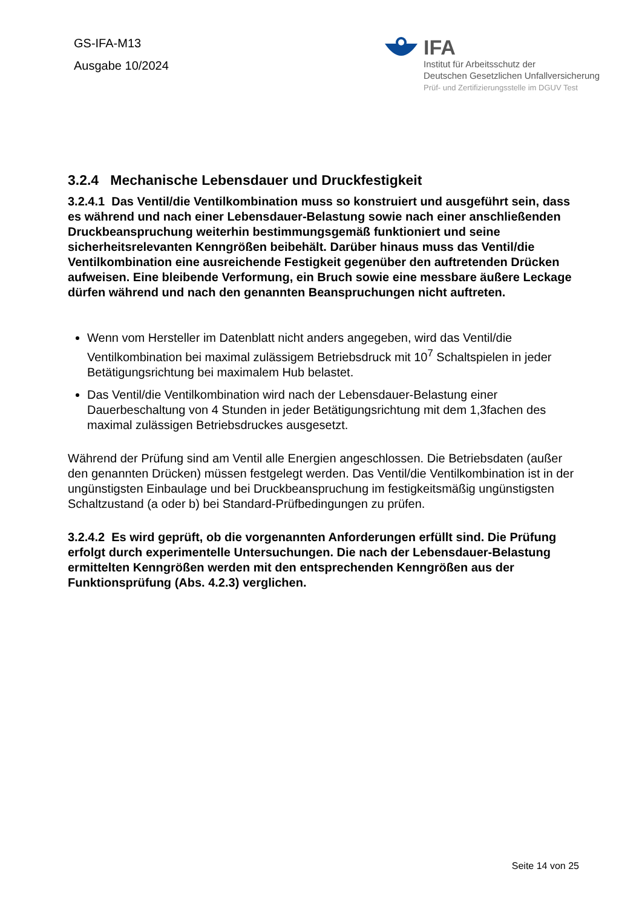GS-IFA-M13
Ausgabe 10/2024
IFA
Institut für Arbeitsschutz der
Deutschen Gesetzlichen Unfallversicherung
Prüf- und Zertifizierungsstelle im DGUV Test
3.2.4 Mechanische Lebensdauer und Druckfestigkeit
3.2.4.1 Das Ventil/die Ventilkombination muss so konstruiert und ausgeführt sein, dass es während und nach einer Lebensdauer-Belastung sowie nach einer anschließenden Druckbeanspruchung weiterhin bestimmungsgemäß funktioniert und seine sicherheitsrelevanten Kenngrößen beibehält. Darüber hinaus muss das Ventil/die Ventilkombination eine ausreichende Festigkeit gegenüber den auftretenden Drücken aufweisen. Eine bleibende Verformung, ein Bruch sowie eine messbare äußere Leckage dürfen während und nach den genannten Beanspruchungen nicht auftreten.
Wenn vom Hersteller im Datenblatt nicht anders angegeben, wird das Ventil/die Ventilkombination bei maximal zulässigem Betriebsdruck mit 10<sup>7</sup> Schaltspielen in jeder Betätigungsrichtung bei maximalem Hub belastet.
Das Ventil/die Ventilkombination wird nach der Lebensdauer-Belastung einer Dauerbeschaltung von 4 Stunden in jeder Betätigungsrichtung mit dem 1,3fachen des maximal zulässigen Betriebsdruckes ausgesetzt.
Während der Prüfung sind am Ventil alle Energien angeschlossen. Die Betriebsdaten (außer den genannten Drücken) müssen festgelegt werden. Das Ventil/die Ventilkombination ist in der ungünstigsten Einbaulage und bei Druckbeanspruchung im festigkeitsmäßig ungünstigsten Schaltzustand (a oder b) bei Standard-Prüfbedingungen zu prüfen.
3.2.4.2 Es wird geprüft, ob die vorgenannten Anforderungen erfüllt sind. Die Prüfung erfolgt durch experimentelle Untersuchungen. Die nach der Lebensdauer-Belastung ermittelten Kenngrößen werden mit den entsprechenden Kenngrößen aus der Funktionsprüfung (Abs. 4.2.3) verglichen.
Seite 14 von 25